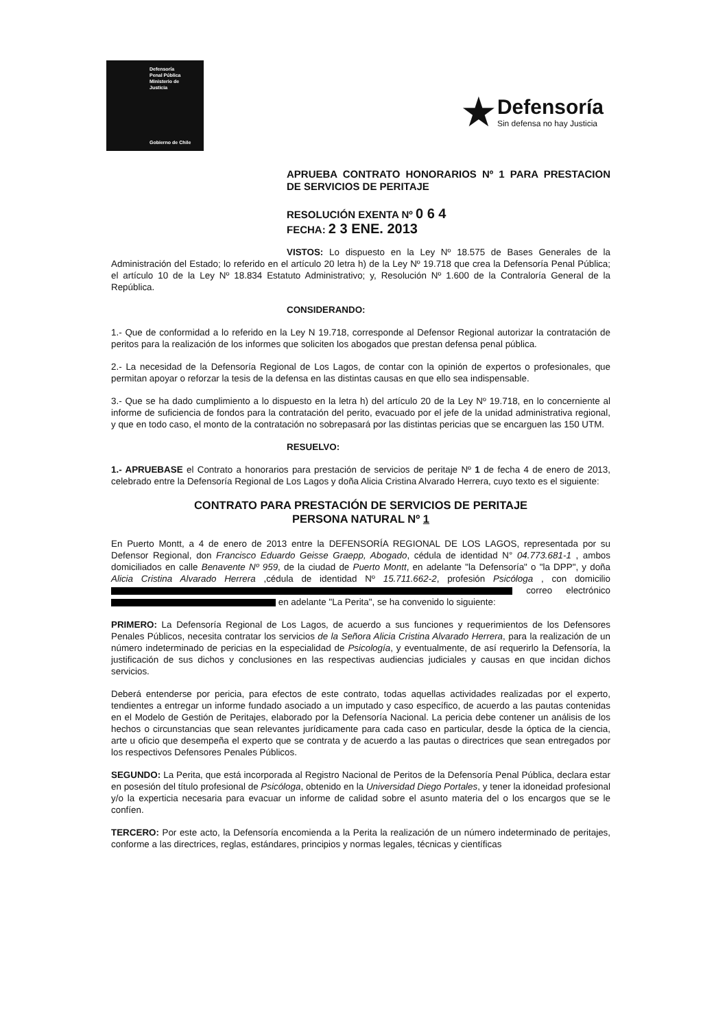Defensoría
Penal Pública
Ministerio de Justicia
Gobierno de Chile
★
Defensoría
Sin defensa no hay Justicia
APRUEBA CONTRATO HONORARIOS Nº 1 PARA PRESTACION DE SERVICIOS DE PERITAJE
RESOLUCIÓN EXENTA Nº 0 6 4
FECHA: 2 3 ENE. 2013
VISTOS: Lo dispuesto en la Ley Nº 18.575 de Bases Generales de la Administración del Estado; lo referido en el artículo 20 letra h) de la Ley Nº 19.718 que crea la Defensoría Penal Pública; el artículo 10 de la Ley Nº 18.834 Estatuto Administrativo; y, Resolución Nº 1.600 de la Contraloría General de la República.
CONSIDERANDO:
1.- Que de conformidad a lo referido en la Ley N 19.718, corresponde al Defensor Regional autorizar la contratación de peritos para la realización de los informes que soliciten los abogados que prestan defensa penal pública.
2.- La necesidad de la Defensoría Regional de Los Lagos, de contar con la opinión de expertos o profesionales, que permitan apoyar o reforzar la tesis de la defensa en las distintas causas en que ello sea indispensable.
3.- Que se ha dado cumplimiento a lo dispuesto en la letra h) del artículo 20 de la Ley Nº 19.718, en lo concerniente al informe de suficiencia de fondos para la contratación del perito, evacuado por el jefe de la unidad administrativa regional, y que en todo caso, el monto de la contratación no sobrepasará por las distintas pericias que se encarguen las 150 UTM.
RESUELVO:
1.- APRUEBASE el Contrato a honorarios para prestación de servicios de peritaje Nº 1 de fecha 4 de enero de 2013, celebrado entre la Defensoría Regional de Los Lagos y doña Alicia Cristina Alvarado Herrera, cuyo texto es el siguiente:
CONTRATO PARA PRESTACIÓN DE SERVICIOS DE PERITAJE
PERSONA NATURAL Nº 1
En Puerto Montt, a 4 de enero de 2013 entre la DEFENSORÍA REGIONAL DE LOS LAGOS, representada por su Defensor Regional, don Francisco Eduardo Geisse Graepp, Abogado, cédula de identidad N° 04.773.681-1 , ambos domiciliados en calle Benavente Nº 959, de la ciudad de Puerto Montt, en adelante "la Defensoría" o "la DPP", y doña Alicia Cristina Alvarado Herrera ,cédula de identidad Nº 15.711.662-2, profesión Psicóloga , con domicilio correo electrónico en adelante "La Perita", se ha convenido lo siguiente:
PRIMERO: La Defensoría Regional de Los Lagos, de acuerdo a sus funciones y requerimientos de los Defensores Penales Públicos, necesita contratar los servicios de la Señora Alicia Cristina Alvarado Herrera, para la realización de un número indeterminado de pericias en la especialidad de Psicología, y eventualmente, de así requerirlo la Defensoría, la justificación de sus dichos y conclusiones en las respectivas audiencias judiciales y causas en que incidan dichos servicios.
Deberá entenderse por pericia, para efectos de este contrato, todas aquellas actividades realizadas por el experto, tendientes a entregar un informe fundado asociado a un imputado y caso específico, de acuerdo a las pautas contenidas en el Modelo de Gestión de Peritajes, elaborado por la Defensoría Nacional. La pericia debe contener un análisis de los hechos o circunstancias que sean relevantes jurídicamente para cada caso en particular, desde la óptica de la ciencia, arte u oficio que desempeña el experto que se contrata y de acuerdo a las pautas o directrices que sean entregados por los respectivos Defensores Penales Públicos.
SEGUNDO: La Perita, que está incorporada al Registro Nacional de Peritos de la Defensoría Penal Pública, declara estar en posesión del título profesional de Psicóloga, obtenido en la Universidad Diego Portales, y tener la idoneidad profesional y/o la experticia necesaria para evacuar un informe de calidad sobre el asunto materia del o los encargos que se le confíen.
TERCERO: Por este acto, la Defensoría encomienda a la Perita la realización de un número indeterminado de peritajes, conforme a las directrices, reglas, estándares, principios y normas legales, técnicas y científicas